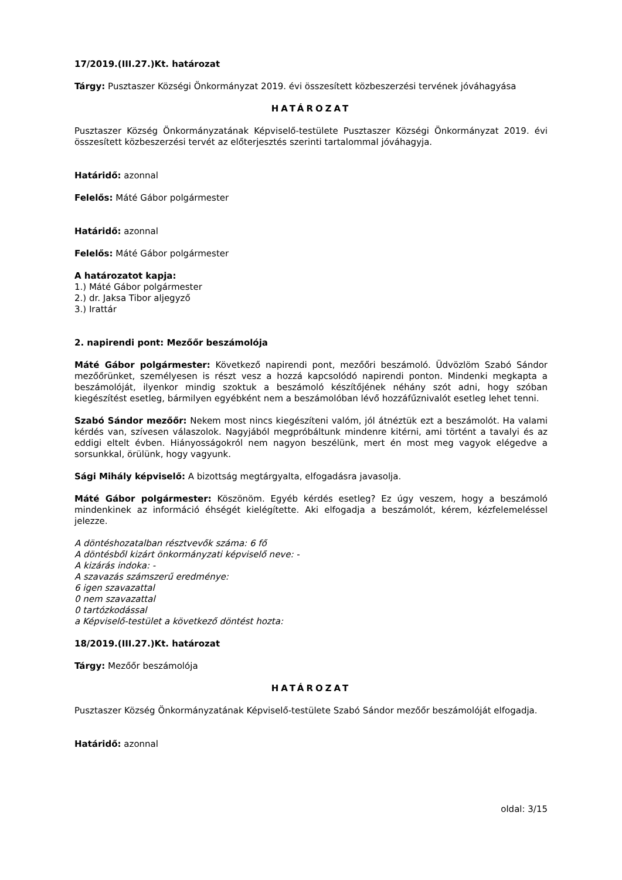17/2019.(III.27.)Kt. határozat
Tárgy: Pusztaszer Községi Önkormányzat 2019. évi összesített közbeszerzési tervének jóváhagyása
HATÁROZAT
Pusztaszer Község Önkormányzatának Képviselő-testülete Pusztaszer Községi Önkormányzat 2019. évi összesített közbeszerzési tervét az előterjesztés szerinti tartalommal jóváhagyja.
Határidő: azonnal
Felelős: Máté Gábor polgármester
Határidő: azonnal
Felelős: Máté Gábor polgármester
A határozatot kapja:
1.) Máté Gábor polgármester
2.) dr. Jaksa Tibor aljegyző
3.) Irattár
2. napirendi pont: Mezőőr beszámolója
Máté Gábor polgármester: Következő napirendi pont, mezőőri beszámoló. Üdvözlöm Szabó Sándor mezőőrünket, személyesen is részt vesz a hozzá kapcsolódó napirendi ponton. Mindenki megkapta a beszámolóját, ilyenkor mindig szoktuk a beszámoló készítőjének néhány szót adni, hogy szóban kiegészítést esetleg, bármilyen egyébként nem a beszámolóban lévő hozzáfűznivalót esetleg lehet tenni.
Szabó Sándor mezőőr: Nekem most nincs kiegészíteni valóm, jól átnéztük ezt a beszámolót. Ha valami kérdés van, szívesen válaszolok. Nagyjából megpróbáltunk mindenre kitérni, ami történt a tavalyi és az eddigi eltelt évben. Hiányosságokról nem nagyon beszélünk, mert én most meg vagyok elégedve a sorsunkkal, örülünk, hogy vagyunk.
Sági Mihály képviselő: A bizottság megtárgyalta, elfogadásra javasolja.
Máté Gábor polgármester: Köszönöm. Egyéb kérdés esetleg? Ez úgy veszem, hogy a beszámoló mindenkinek az információ éhségét kielégítette. Aki elfogadja a beszámolót, kérem, kézfelemeléssel jelezze.
A döntéshozatalban résztvevők száma: 6 fő
A döntésből kizárt önkormányzati képviselő neve: -
A kizárás indoka: -
A szavazás számszerű eredménye:
6 igen szavazattal
0 nem szavazattal
0 tartózkodással
a Képviselő-testület a következő döntést hozta:
18/2019.(III.27.)Kt. határozat
Tárgy: Mezőőr beszámolója
HATÁROZAT
Pusztaszer Község Önkormányzatának Képviselő-testülete Szabó Sándor mezőőr beszámolóját elfogadja.
Határidő: azonnal
oldal: 3/15